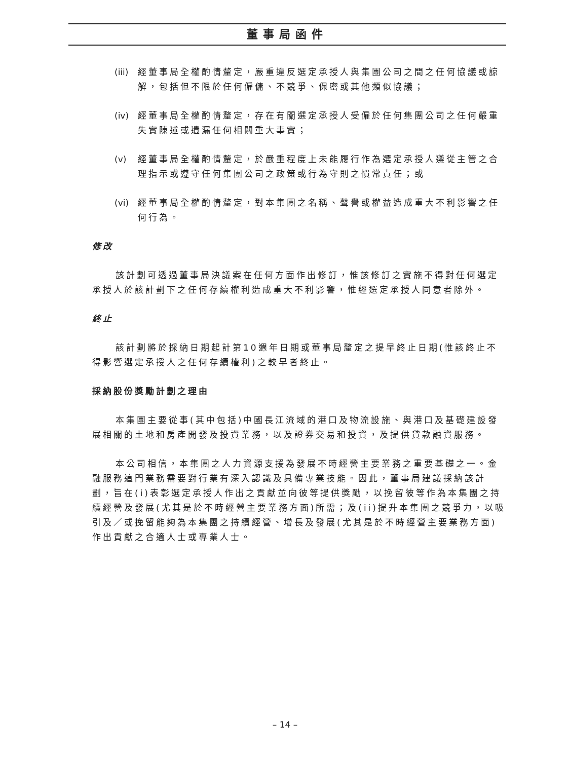董事局函件
(iii) 經董事局全權酌情釐定，嚴重違反選定承授人與集團公司之間之任何協議或諒解，包括但不限於任何僱傭、不競爭、保密或其他類似協議；
(iv) 經董事局全權酌情釐定，存在有關選定承授人受僱於任何集團公司之任何嚴重失實陳述或遺漏任何相關重大事實；
(v) 經董事局全權酌情釐定，於嚴重程度上未能履行作為選定承授人遵從主管之合理指示或遵守任何集團公司之政策或行為守則之慣常責任；或
(vi) 經董事局全權酌情釐定，對本集團之名稱、聲譽或權益造成重大不利影響之任何行為。
修改
該計劃可透過董事局決議案在任何方面作出修訂，惟該修訂之實施不得對任何選定承授人於該計劃下之任何存續權利造成重大不利影響，惟經選定承授人同意者除外。
終止
該計劃將於採納日期起計第10週年日期或董事局釐定之提早終止日期(惟該終止不得影響選定承授人之任何存續權利)之較早者終止。
採納股份獎勵計劃之理由
本集團主要從事(其中包括)中國長江流域的港口及物流設施、與港口及基礎建設發展相關的土地和房產開發及投資業務，以及證券交易和投資，及提供貸款融資服務。
本公司相信，本集團之人力資源支援為發展不時經營主要業務之重要基礎之一。金融服務這門業務需要對行業有深入認識及具備專業技能。因此，董事局建議採納該計劃，旨在(i)表彰選定承授人作出之貢獻並向彼等提供獎勵，以挽留彼等作為本集團之持續經營及發展(尤其是於不時經營主要業務方面)所需；及(ii)提升本集團之競爭力，以吸引及／或挽留能夠為本集團之持續經營、增長及發展(尤其是於不時經營主要業務方面)作出貢獻之合適人士或專業人士。
– 14 –